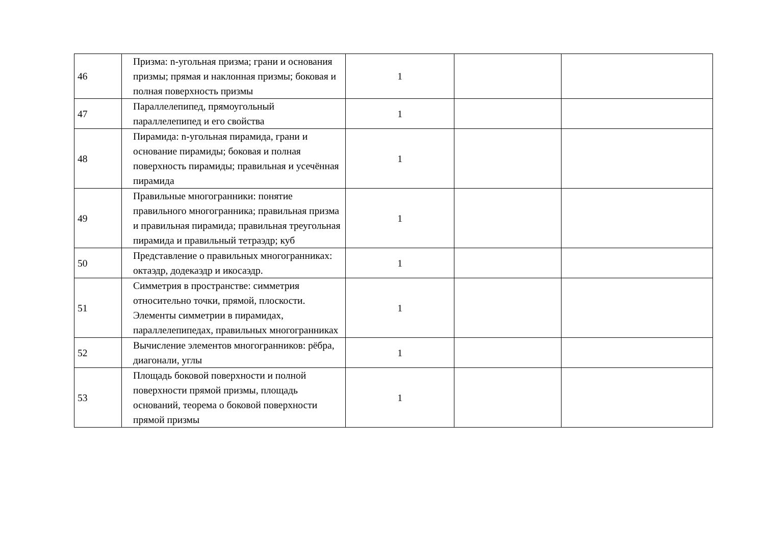| 46 | Призма: n-угольная призма; грани и основания призмы; прямая и наклонная призмы; боковая и полная поверхность призмы | 1 | | |
| 47 | Параллелепипед, прямоугольный параллелепипед и его свойства | 1 | | |
| 48 | Пирамида: n-угольная пирамида, грани и основание пирамиды; боковая и полная поверхность пирамиды; правильная и усечённая пирамида | 1 | | |
| 49 | Правильные многогранники: понятие правильного многогранника; правильная призма и правильная пирамида; правильная треугольная пирамида и правильный тетраэдр; куб | 1 | | |
| 50 | Представление о правильных многогранниках: октаэдр, додекаэдр и икосаэдр. | 1 | | |
| 51 | Симметрия в пространстве: симметрия относительно точки, прямой, плоскости. Элементы симметрии в пирамидах, параллелепипедах, правильных многогранниках | 1 | | |
| 52 | Вычисление элементов многогранников: рёбра, диагонали, углы | 1 | | |
| 53 | Площадь боковой поверхности и полной поверхности прямой призмы, площадь оснований, теорема о боковой поверхности прямой призмы | 1 | | |